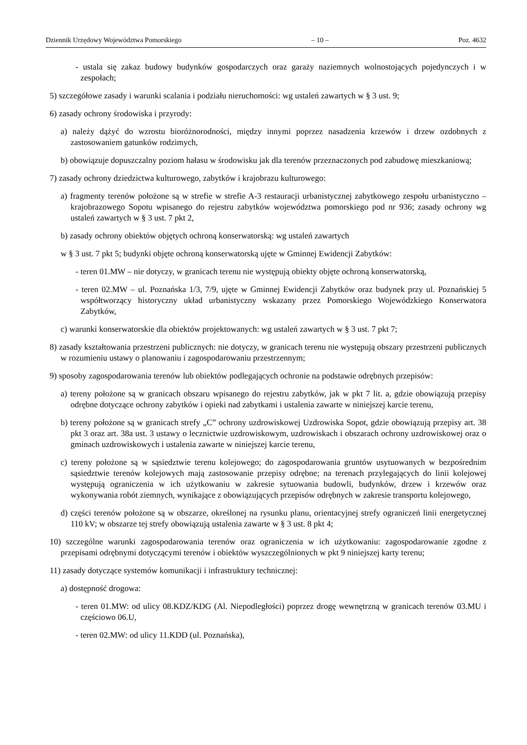Dziennik Urzędowy Województwa Pomorskiego – 10 – Poz. 4632
- ustala się zakaz budowy budynków gospodarczych oraz garaży naziemnych wolnostojących pojedynczych i w zespołach;
5) szczegółowe zasady i warunki scalania i podziału nieruchomości: wg ustaleń zawartych w § 3 ust. 9;
6) zasady ochrony środowiska i przyrody:
a) należy dążyć do wzrostu bioróżnorodności, między innymi poprzez nasadzenia krzewów i drzew ozdobnych z zastosowaniem gatunków rodzimych,
b) obowiązuje dopuszczalny poziom hałasu w środowisku jak dla terenów przeznaczonych pod zabudowę mieszkaniową;
7) zasady ochrony dziedzictwa kulturowego, zabytków i krajobrazu kulturowego:
a) fragmenty terenów położone są w strefie w strefie A-3 restauracji urbanistycznej zabytkowego zespołu urbanistyczno – krajobrazowego Sopotu wpisanego do rejestru zabytków województwa pomorskiego pod nr 936; zasady ochrony wg ustaleń zawartych w § 3 ust. 7 pkt 2,
b) zasady ochrony obiektów objętych ochroną konserwatorską: wg ustaleń zawartych
w § 3 ust. 7 pkt 5; budynki objęte ochroną konserwatorską ujęte w Gminnej Ewidencji Zabytków:
- teren 01.MW – nie dotyczy, w granicach terenu nie występują obiekty objęte ochroną konserwatorską,
- teren 02.MW – ul. Poznańska 1/3, 7/9, ujęte w Gminnej Ewidencji Zabytków oraz budynek przy ul. Poznańskiej 5 współtworzący historyczny układ urbanistyczny wskazany przez Pomorskiego Wojewódzkiego Konserwatora Zabytków,
c) warunki konserwatorskie dla obiektów projektowanych: wg ustaleń zawartych w § 3 ust. 7 pkt 7;
8) zasady kształtowania przestrzeni publicznych: nie dotyczy, w granicach terenu nie występują obszary przestrzeni publicznych w rozumieniu ustawy o planowaniu i zagospodarowaniu przestrzennym;
9) sposoby zagospodarowania terenów lub obiektów podlegających ochronie na podstawie odrębnych przepisów:
a) tereny położone są w granicach obszaru wpisanego do rejestru zabytków, jak w pkt 7 lit. a, gdzie obowiązują przepisy odrębne dotyczące ochrony zabytków i opieki nad zabytkami i ustalenia zawarte w niniejszej karcie terenu,
b) tereny położone są w granicach strefy „C” ochrony uzdrowiskowej Uzdrowiska Sopot, gdzie obowiązują przepisy art. 38 pkt 3 oraz art. 38a ust. 3 ustawy o lecznictwie uzdrowiskowym, uzdrowiskach i obszarach ochrony uzdrowiskowej oraz o gminach uzdrowiskowych i ustalenia zawarte w niniejszej karcie terenu,
c) tereny położone są w sąsiedztwie terenu kolejowego; do zagospodarowania gruntów usytuowanych w bezpośrednim sąsiedztwie terenów kolejowych mają zastosowanie przepisy odrębne; na terenach przylegających do linii kolejowej występują ograniczenia w ich użytkowaniu w zakresie sytuowania budowli, budynków, drzew i krzewów oraz wykonywania robót ziemnych, wynikające z obowiązujących przepisów odrębnych w zakresie transportu kolejowego,
d) części terenów położone są w obszarze, określonej na rysunku planu, orientacyjnej strefy ograniczeń linii energetycznej 110 kV; w obszarze tej strefy obowiązują ustalenia zawarte w § 3 ust. 8 pkt 4;
10) szczególne warunki zagospodarowania terenów oraz ograniczenia w ich użytkowaniu: zagospodarowanie zgodne z przepisami odrębnymi dotyczącymi terenów i obiektów wyszczególnionych w pkt 9 niniejszej karty terenu;
11) zasady dotyczące systemów komunikacji i infrastruktury technicznej:
a) dostępność drogowa:
- teren 01.MW: od ulicy 08.KDZ/KDG (Al. Niepodległości) poprzez drogę wewnętrzną w granicach terenów 03.MU i częściowo 06.U,
- teren 02.MW: od ulicy 11.KDD (ul. Poznańska),